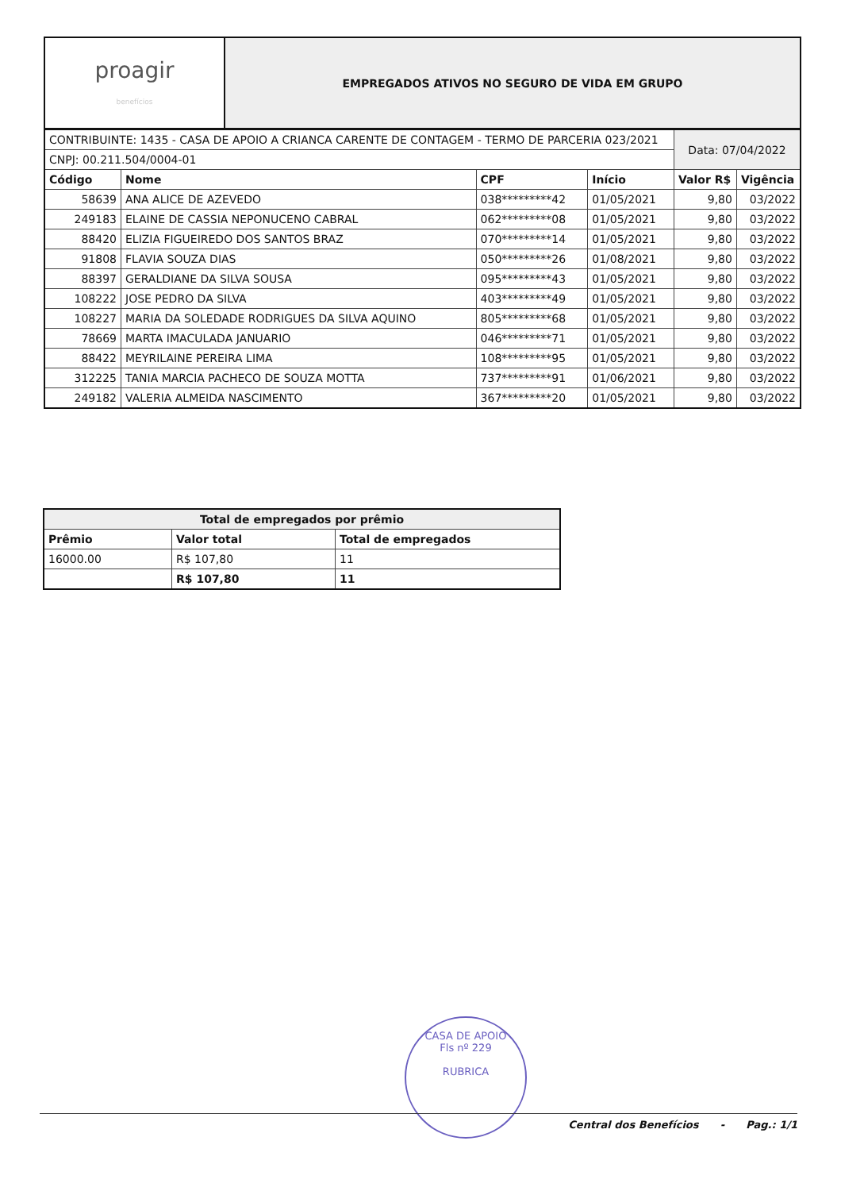| proagir benefícios | EMPREGADOS ATIVOS NO SEGURO DE VIDA EM GRUPO |
| CONTRIBUINTE: 1435 - CASA DE APOIO A CRIANCA CARENTE DE CONTAGEM - TERMO DE PARCERIA 023/2021 | | | | Data: 07/04/2022 | |
| CNPJ: 00.211.504/0004-01 | | | | | |
| Código | Nome | CPF | Início | Valor R$ | Vigência |
| 58639 | ANA ALICE DE AZEVEDO | 038*********42 | 01/05/2021 | 9,80 | 03/2022 |
| 249183 | ELAINE DE CASSIA NEPONUCENO CABRAL | 062*********08 | 01/05/2021 | 9,80 | 03/2022 |
| 88420 | ELIZIA FIGUEIREDO DOS SANTOS BRAZ | 070*********14 | 01/05/2021 | 9,80 | 03/2022 |
| 91808 | FLAVIA SOUZA DIAS | 050*********26 | 01/08/2021 | 9,80 | 03/2022 |
| 88397 | GERALDIANE DA SILVA SOUSA | 095*********43 | 01/05/2021 | 9,80 | 03/2022 |
| 108222 | JOSE PEDRO DA SILVA | 403*********49 | 01/05/2021 | 9,80 | 03/2022 |
| 108227 | MARIA DA SOLEDADE RODRIGUES DA SILVA AQUINO | 805*********68 | 01/05/2021 | 9,80 | 03/2022 |
| 78669 | MARTA IMACULADA JANUARIO | 046*********71 | 01/05/2021 | 9,80 | 03/2022 |
| 88422 | MEYRILAINE PEREIRA LIMA | 108*********95 | 01/05/2021 | 9,80 | 03/2022 |
| 312225 | TANIA MARCIA PACHECO DE SOUZA MOTTA | 737*********91 | 01/06/2021 | 9,80 | 03/2022 |
| 249182 | VALERIA ALMEIDA NASCIMENTO | 367*********20 | 01/05/2021 | 9,80 | 03/2022 |
| Total de empregados por prêmio | | |
| --- | --- | --- |
| Prêmio | Valor total | Total de empregados |
| 16000.00 | R$ 107,80 | 11 |
| | R$ 107,80 | 11 |
CASA DE APOIO
Fls nº 229
RUBRICA
Central dos Benefícios - Pag.: 1/1